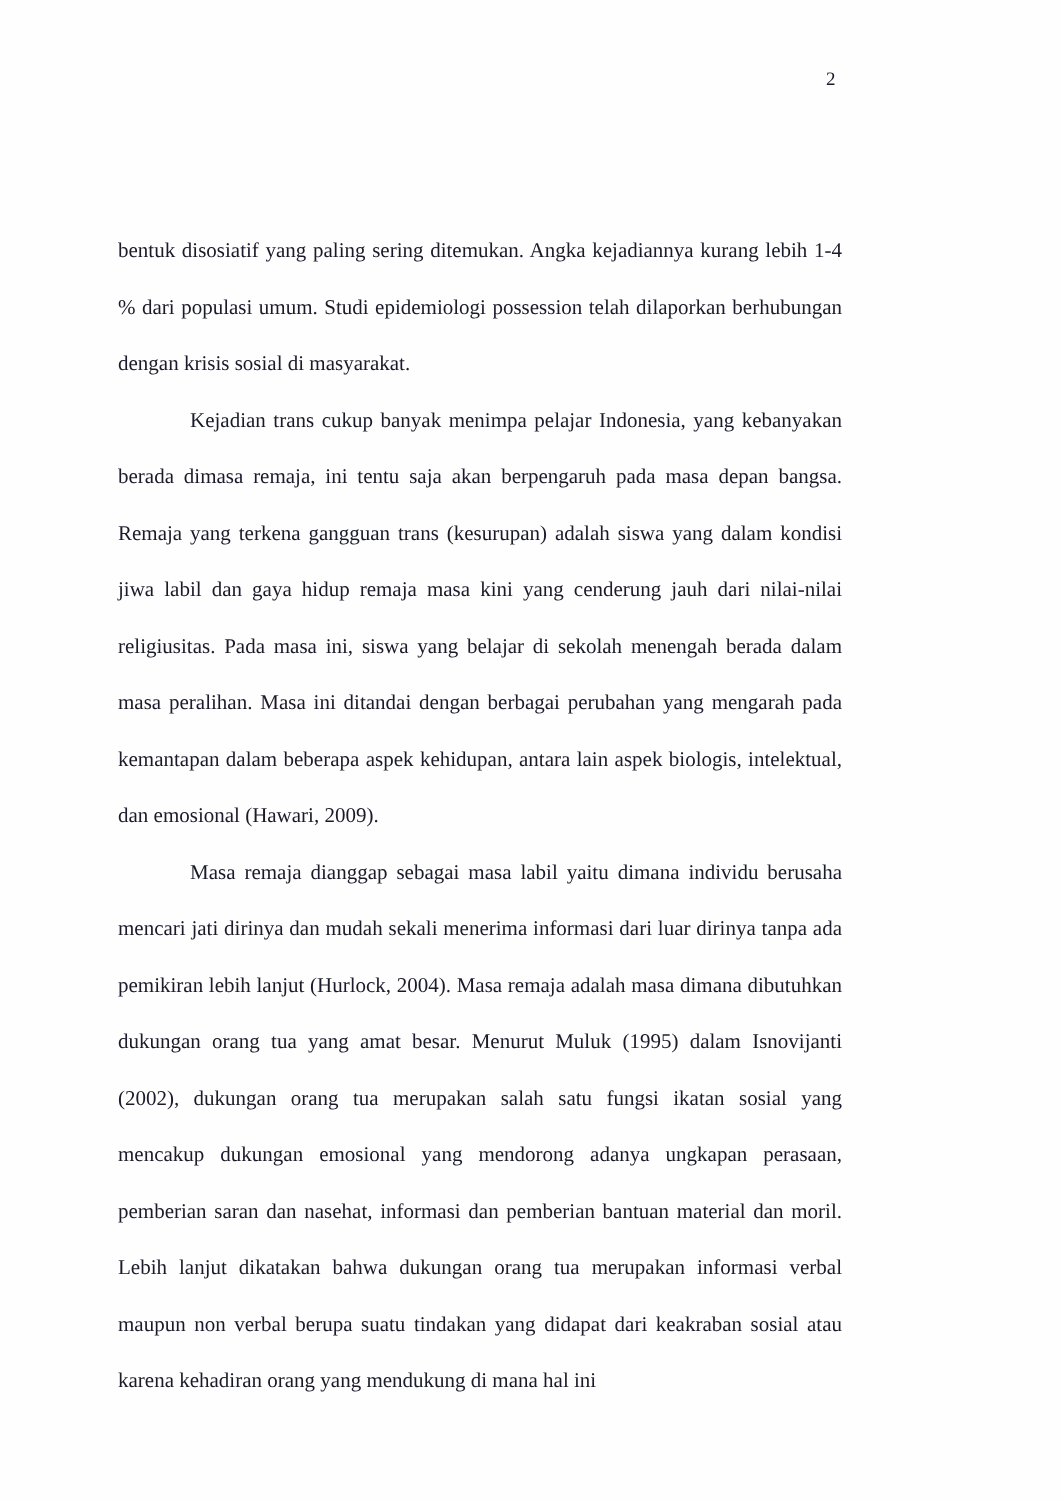2
bentuk disosiatif yang paling sering ditemukan. Angka kejadiannya kurang lebih 1-4 % dari populasi umum. Studi epidemiologi possession telah dilaporkan berhubungan dengan krisis sosial di masyarakat.
Kejadian trans cukup banyak menimpa pelajar Indonesia, yang kebanyakan berada dimasa remaja, ini tentu saja akan berpengaruh pada masa depan bangsa. Remaja yang terkena gangguan trans (kesurupan) adalah siswa yang dalam kondisi jiwa labil dan gaya hidup remaja masa kini yang cenderung jauh dari nilai-nilai religiusitas. Pada masa ini, siswa yang belajar di sekolah menengah berada dalam masa peralihan. Masa ini ditandai dengan berbagai perubahan yang mengarah pada kemantapan dalam beberapa aspek kehidupan, antara lain aspek biologis, intelektual, dan emosional (Hawari, 2009).
Masa remaja dianggap sebagai masa labil yaitu dimana individu berusaha mencari jati dirinya dan mudah sekali menerima informasi dari luar dirinya tanpa ada pemikiran lebih lanjut (Hurlock, 2004). Masa remaja adalah masa dimana dibutuhkan dukungan orang tua yang amat besar. Menurut Muluk (1995) dalam Isnovijanti (2002), dukungan orang tua merupakan salah satu fungsi ikatan sosial yang mencakup dukungan emosional yang mendorong adanya ungkapan perasaan, pemberian saran dan nasehat, informasi dan pemberian bantuan material dan moril. Lebih lanjut dikatakan bahwa dukungan orang tua merupakan informasi verbal maupun non verbal berupa suatu tindakan yang didapat dari keakraban sosial atau karena kehadiran orang yang mendukung di mana hal ini